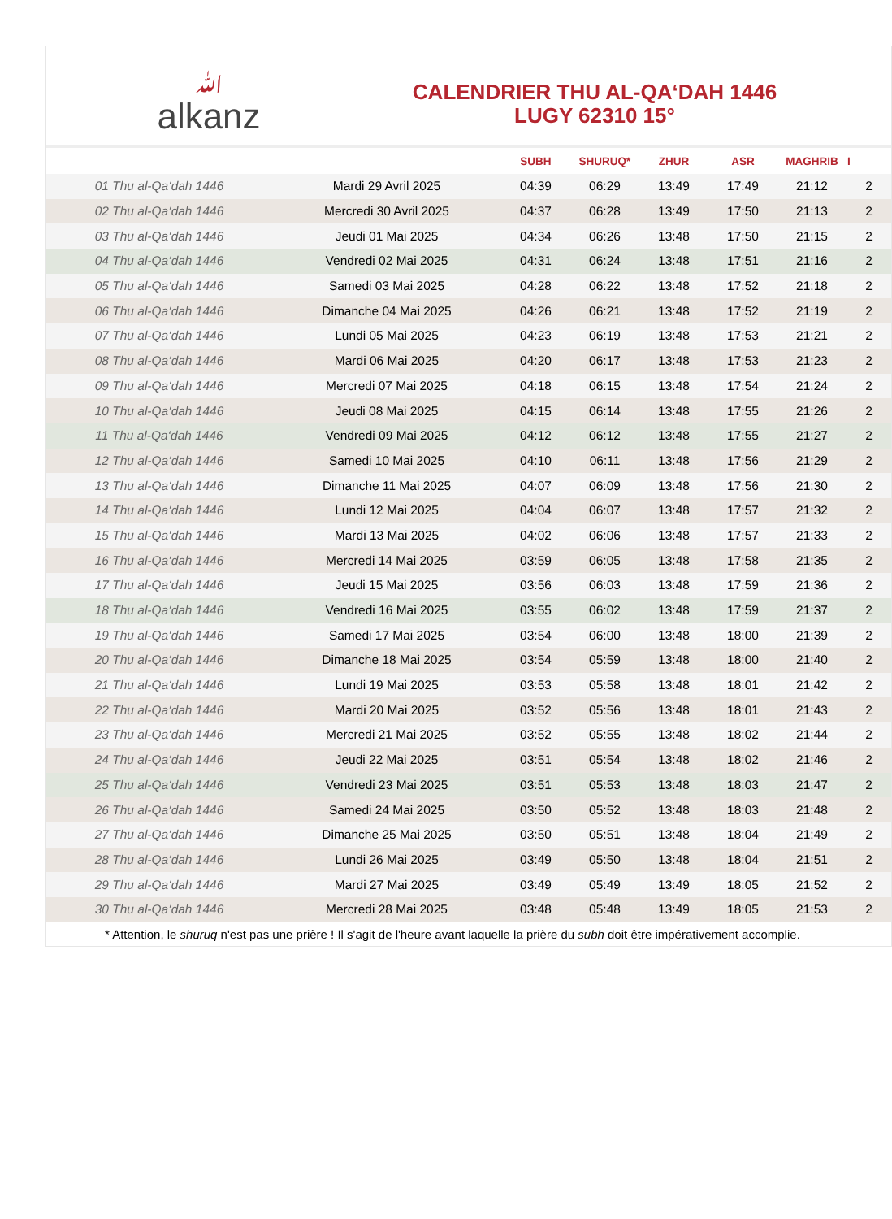ﷲalkanz
CALENDRIER THU AL-QA‘DAH 1446
LUGY 62310 15°
| | | SUBH | SHURUQ* | ZHUR | ASR | MAGHRIB | I |
| --- | --- | --- | --- | --- | --- | --- | --- |
| 01 Thu al-Qa‘dah 1446 | Mardi 29 Avril 2025 | 04:39 | 06:29 | 13:49 | 17:49 | 21:12 | 2 |
| 02 Thu al-Qa‘dah 1446 | Mercredi 30 Avril 2025 | 04:37 | 06:28 | 13:49 | 17:50 | 21:13 | 2 |
| 03 Thu al-Qa‘dah 1446 | Jeudi 01 Mai 2025 | 04:34 | 06:26 | 13:48 | 17:50 | 21:15 | 2 |
| 04 Thu al-Qa‘dah 1446 | Vendredi 02 Mai 2025 | 04:31 | 06:24 | 13:48 | 17:51 | 21:16 | 2 |
| 05 Thu al-Qa‘dah 1446 | Samedi 03 Mai 2025 | 04:28 | 06:22 | 13:48 | 17:52 | 21:18 | 2 |
| 06 Thu al-Qa‘dah 1446 | Dimanche 04 Mai 2025 | 04:26 | 06:21 | 13:48 | 17:52 | 21:19 | 2 |
| 07 Thu al-Qa‘dah 1446 | Lundi 05 Mai 2025 | 04:23 | 06:19 | 13:48 | 17:53 | 21:21 | 2 |
| 08 Thu al-Qa‘dah 1446 | Mardi 06 Mai 2025 | 04:20 | 06:17 | 13:48 | 17:53 | 21:23 | 2 |
| 09 Thu al-Qa‘dah 1446 | Mercredi 07 Mai 2025 | 04:18 | 06:15 | 13:48 | 17:54 | 21:24 | 2 |
| 10 Thu al-Qa‘dah 1446 | Jeudi 08 Mai 2025 | 04:15 | 06:14 | 13:48 | 17:55 | 21:26 | 2 |
| 11 Thu al-Qa‘dah 1446 | Vendredi 09 Mai 2025 | 04:12 | 06:12 | 13:48 | 17:55 | 21:27 | 2 |
| 12 Thu al-Qa‘dah 1446 | Samedi 10 Mai 2025 | 04:10 | 06:11 | 13:48 | 17:56 | 21:29 | 2 |
| 13 Thu al-Qa‘dah 1446 | Dimanche 11 Mai 2025 | 04:07 | 06:09 | 13:48 | 17:56 | 21:30 | 2 |
| 14 Thu al-Qa‘dah 1446 | Lundi 12 Mai 2025 | 04:04 | 06:07 | 13:48 | 17:57 | 21:32 | 2 |
| 15 Thu al-Qa‘dah 1446 | Mardi 13 Mai 2025 | 04:02 | 06:06 | 13:48 | 17:57 | 21:33 | 2 |
| 16 Thu al-Qa‘dah 1446 | Mercredi 14 Mai 2025 | 03:59 | 06:05 | 13:48 | 17:58 | 21:35 | 2 |
| 17 Thu al-Qa‘dah 1446 | Jeudi 15 Mai 2025 | 03:56 | 06:03 | 13:48 | 17:59 | 21:36 | 2 |
| 18 Thu al-Qa‘dah 1446 | Vendredi 16 Mai 2025 | 03:55 | 06:02 | 13:48 | 17:59 | 21:37 | 2 |
| 19 Thu al-Qa‘dah 1446 | Samedi 17 Mai 2025 | 03:54 | 06:00 | 13:48 | 18:00 | 21:39 | 2 |
| 20 Thu al-Qa‘dah 1446 | Dimanche 18 Mai 2025 | 03:54 | 05:59 | 13:48 | 18:00 | 21:40 | 2 |
| 21 Thu al-Qa‘dah 1446 | Lundi 19 Mai 2025 | 03:53 | 05:58 | 13:48 | 18:01 | 21:42 | 2 |
| 22 Thu al-Qa‘dah 1446 | Mardi 20 Mai 2025 | 03:52 | 05:56 | 13:48 | 18:01 | 21:43 | 2 |
| 23 Thu al-Qa‘dah 1446 | Mercredi 21 Mai 2025 | 03:52 | 05:55 | 13:48 | 18:02 | 21:44 | 2 |
| 24 Thu al-Qa‘dah 1446 | Jeudi 22 Mai 2025 | 03:51 | 05:54 | 13:48 | 18:02 | 21:46 | 2 |
| 25 Thu al-Qa‘dah 1446 | Vendredi 23 Mai 2025 | 03:51 | 05:53 | 13:48 | 18:03 | 21:47 | 2 |
| 26 Thu al-Qa‘dah 1446 | Samedi 24 Mai 2025 | 03:50 | 05:52 | 13:48 | 18:03 | 21:48 | 2 |
| 27 Thu al-Qa‘dah 1446 | Dimanche 25 Mai 2025 | 03:50 | 05:51 | 13:48 | 18:04 | 21:49 | 2 |
| 28 Thu al-Qa‘dah 1446 | Lundi 26 Mai 2025 | 03:49 | 05:50 | 13:48 | 18:04 | 21:51 | 2 |
| 29 Thu al-Qa‘dah 1446 | Mardi 27 Mai 2025 | 03:49 | 05:49 | 13:49 | 18:05 | 21:52 | 2 |
| 30 Thu al-Qa‘dah 1446 | Mercredi 28 Mai 2025 | 03:48 | 05:48 | 13:49 | 18:05 | 21:53 | 2 |
* Attention, le shuruq n'est pas une prière ! Il s'agit de l'heure avant laquelle la prière du subh doit être impérativement accomplie.